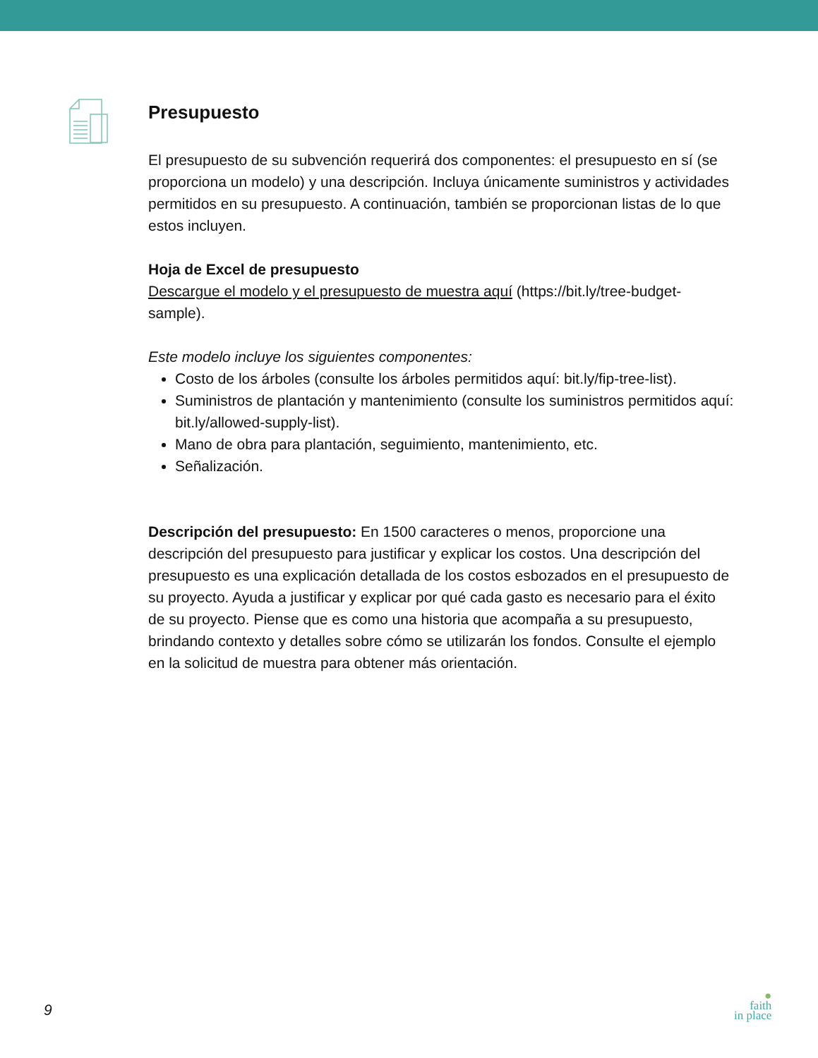Presupuesto
El presupuesto de su subvención requerirá dos componentes: el presupuesto en sí (se proporciona un modelo) y una descripción. Incluya únicamente suministros y actividades permitidos en su presupuesto. A continuación, también se proporcionan listas de lo que estos incluyen.
Hoja de Excel de presupuesto
Descargue el modelo y el presupuesto de muestra aquí (https://bit.ly/tree-budget-sample).
Este modelo incluye los siguientes componentes:
Costo de los árboles (consulte los árboles permitidos aquí: bit.ly/fip-tree-list).
Suministros de plantación y mantenimiento (consulte los suministros permitidos aquí: bit.ly/allowed-supply-list).
Mano de obra para plantación, seguimiento, mantenimiento, etc.
Señalización.
Descripción del presupuesto: En 1500 caracteres o menos, proporcione una descripción del presupuesto para justificar y explicar los costos. Una descripción del presupuesto es una explicación detallada de los costos esbozados en el presupuesto de su proyecto. Ayuda a justificar y explicar por qué cada gasto es necesario para el éxito de su proyecto. Piense que es como una historia que acompaña a su presupuesto, brindando contexto y detalles sobre cómo se utilizarán los fondos. Consulte el ejemplo en la solicitud de muestra para obtener más orientación.
9
●
faith
in place